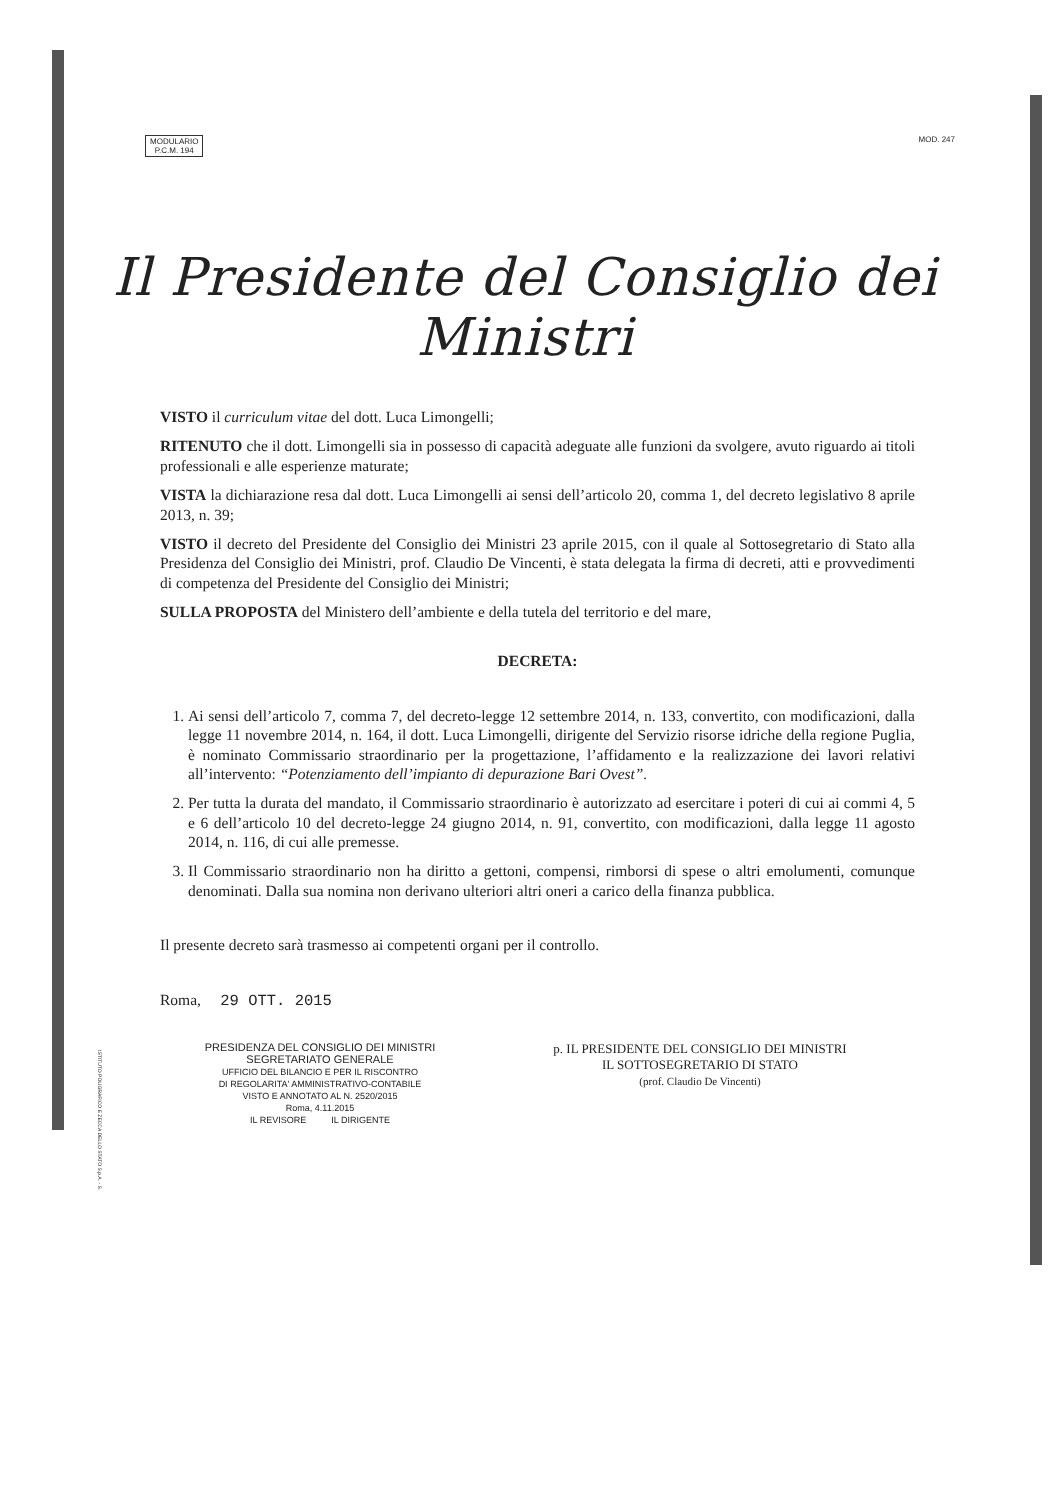MODULARIO
P.C.M. 194
MOD. 247
Il Presidente del Consiglio dei Ministri
VISTO il curriculum vitae del dott. Luca Limongelli;
RITENUTO che il dott. Limongelli sia in possesso di capacità adeguate alle funzioni da svolgere, avuto riguardo ai titoli professionali e alle esperienze maturate;
VISTA la dichiarazione resa dal dott. Luca Limongelli ai sensi dell’articolo 20, comma 1, del decreto legislativo 8 aprile 2013, n. 39;
VISTO il decreto del Presidente del Consiglio dei Ministri 23 aprile 2015, con il quale al Sottosegretario di Stato alla Presidenza del Consiglio dei Ministri, prof. Claudio De Vincenti, è stata delegata la firma di decreti, atti e provvedimenti di competenza del Presidente del Consiglio dei Ministri;
SULLA PROPOSTA del Ministero dell’ambiente e della tutela del territorio e del mare,
DECRETA:
1. Ai sensi dell’articolo 7, comma 7, del decreto-legge 12 settembre 2014, n. 133, convertito, con modificazioni, dalla legge 11 novembre 2014, n. 164, il dott. Luca Limongelli, dirigente del Servizio risorse idriche della regione Puglia, è nominato Commissario straordinario per la progettazione, l’affidamento e la realizzazione dei lavori relativi all’intervento: “Potenziamento dell’impianto di depurazione Bari Ovest”.
2. Per tutta la durata del mandato, il Commissario straordinario è autorizzato ad esercitare i poteri di cui ai commi 4, 5 e 6 dell’articolo 10 del decreto-legge 24 giugno 2014, n. 91, convertito, con modificazioni, dalla legge 11 agosto 2014, n. 116, di cui alle premesse.
3. Il Commissario straordinario non ha diritto a gettoni, compensi, rimborsi di spese o altri emolumenti, comunque denominati. Dalla sua nomina non derivano ulteriori altri oneri a carico della finanza pubblica.
Il presente decreto sarà trasmesso ai competenti organi per il controllo.
Roma, 29 OTT. 2015
PRESIDENZA DEL CONSIGLIO DEI MINISTRI
SEGRETARIATO GENERALE
UFFICIO DEL BILANCIO E PER IL RISCONTRO
DI REGOLARITA' AMMINISTRATIVO-CONTABILE
VISTO E ANNOTATO AL N. 2520/2015
Roma, 4.11.2015
IL REVISORE IL DIRIGENTE
p. IL PRESIDENTE DEL CONSIGLIO DEI MINISTRI
IL SOTTOSEGRETARIO DI STATO
(prof. Claudio De Vincenti)
ISTITUTO POLIGRAFICO E ZECCA DELLO STATO S.p.A. - S.